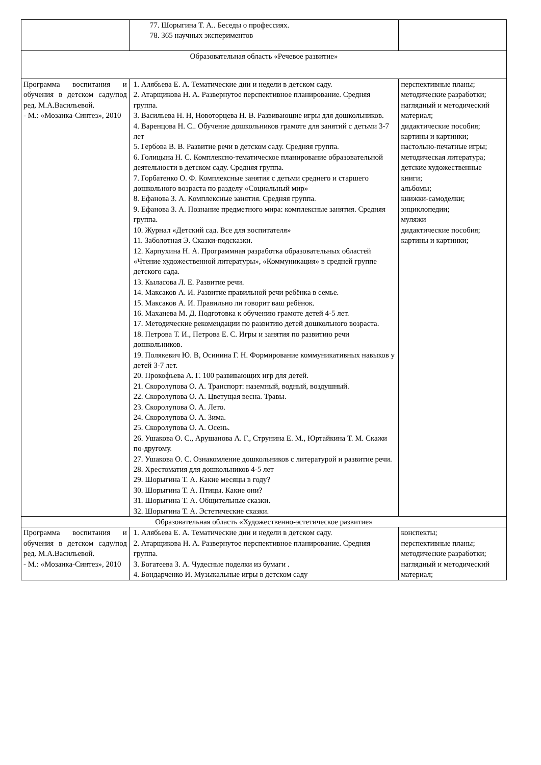| | 77. Шорыгина Т. А.. Беседы о профессиях. 78. 365 научных экспериментов | |
| Образовательная область «Речевое развитие» | | |
| Программа воспитания и обучения в детском саду/под ред. М.А.Васильевой. - М.: «Мозаика-Синтез», 2010 | 1. Алябьева Е. А. Тематические дни и недели в детском саду. 2. Атарщикова Н. А. Развернутое перспективное планирование. Средняя группа. 3. Васильева Н. Н, Новоторцева Н. В. Развивающие игры для дошкольников. 4. Варенцова Н. С.. Обучение дошкольников грамоте для занятий с детьми 3-7 лет 5. Гербова В. В. Развитие речи в детском саду. Средняя группа. 6. Голицына Н. С. Комплексно-тематическое планирование образовательной деятельности в детском саду. Средняя группа. 7. Горбатенко О. Ф. Комплексные занятия с детьми среднего и старшего дошкольного возраста по разделу «Социальный мир» 8. Ефанова З. А. Комплексные занятия. Средняя группа. 9. Ефанова З. А. Познание предметного мира: комплексные занятия. Средняя группа. 10. Журнал «Детский сад. Все для воспитателя» 11. Заболотная Э. Сказки-подсказки. 12. Карпухина Н. А. Программная разработка образовательных областей «Чтение художественной литературы», «Коммуникация» в средней группе детского сада. 13. Кыласова Л. Е. Развитие речи. 14. Максаков А. И. Развитие правильной речи ребёнка в семье. 15. Максаков А. И. Правильно ли говорит ваш ребёнок. 16. Маханева М. Д. Подготовка к обучению грамоте детей 4-5 лет. 17. Методические рекомендации по развитию детей дошкольного возраста. 18. Петрова Т. И., Петрова Е. С. Игры и занятия по развитию речи дошкольников. 19. Полякевич Ю. В, Осинина Г. Н. Формирование коммуникативных навыков у детей 3-7 лет. 20. Прокофьева А. Г. 100 развивающих игр для детей. 21. Скоролупова О. А. Транспорт: наземный, водный, воздушный. 22. Скоролупова О. А. Цветущая весна. Травы. 23. Скоролупова О. А. Лето. 24. Скоролупова О. А. Зима. 25. Скоролупова О. А. Осень. 26. Ушакова О. С., Арушанова А. Г., Струнина Е. М., Юртайкина Т. М. Скажи по-другому. 27. Ушакова О. С. Ознакомление дошкольников с литературой и развитие речи. 28. Хрестоматия для дошкольников 4-5 лет 29. Шорыгина Т. А. Какие месяцы в году? 30. Шорыгина Т. А. Птицы. Какие они? 31. Шорыгина Т. А. Общительные сказки. 32. Шорыгина Т. А. Эстетические сказки. | перспективные планы; методические разработки; наглядный и методический материал; дидактические пособия; картины и картинки; настольно-печатные игры; методическая литература; детские художественные книги; альбомы; книжки-самоделки; энциклопедии; муляжи дидактические пособия; картины и картинки; |
| Образовательная область «Художественно-эстетическое развитие» | | |
| Программа воспитания и обучения в детском саду/под ред. М.А.Васильевой. - М.: «Мозаика-Синтез», 2010 | 1. Алябьева Е. А. Тематические дни и недели в детском саду. 2. Атарщикова Н. А. Развернутое перспективное планирование. Средняя группа. 3. Богатеева З. А. Чудесные поделки из бумаги . 4. Бондарченко И. Музыкальные игры в детском саду | конспекты; перспективные планы; методические разработки; наглядный и методический материал; |